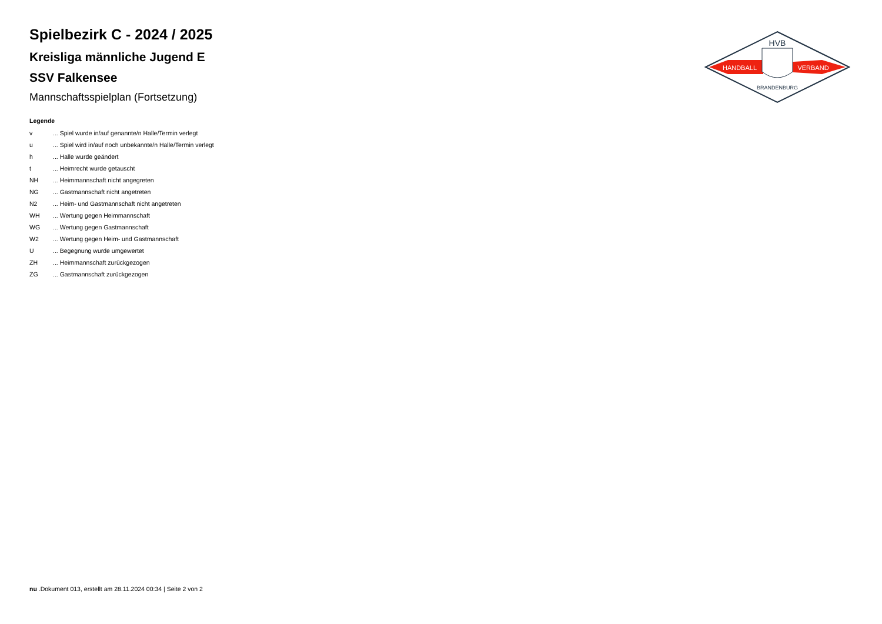HVB
HANDBALL
VERBAND
BRANDENBURG
Spielbezirk C - 2024 / 2025
Kreisliga männliche Jugend E
SSV Falkensee
Mannschaftsspielplan (Fortsetzung)
Legende
| v | ... Spiel wurde in/auf genannte/n Halle/Termin verlegt |
| u | ... Spiel wird in/auf noch unbekannte/n Halle/Termin verlegt |
| h | ... Halle wurde geändert |
| t | ... Heimrecht wurde getauscht |
| NH | ... Heimmannschaft nicht angegreten |
| NG | ... Gastmannschaft nicht angetreten |
| N2 | ... Heim- und Gastmannschaft nicht angetreten |
| WH | ... Wertung gegen Heimmannschaft |
| WG | ... Wertung gegen Gastmannschaft |
| W2 | ... Wertung gegen Heim- und Gastmannschaft |
| U | ... Begegnung wurde umgewertet |
| ZH | ... Heimmannschaft zurückgezogen |
| ZG | ... Gastmannschaft zurückgezogen |
nu .Dokument 013, erstellt am 28.11.2024 00:34 | Seite 2 von 2